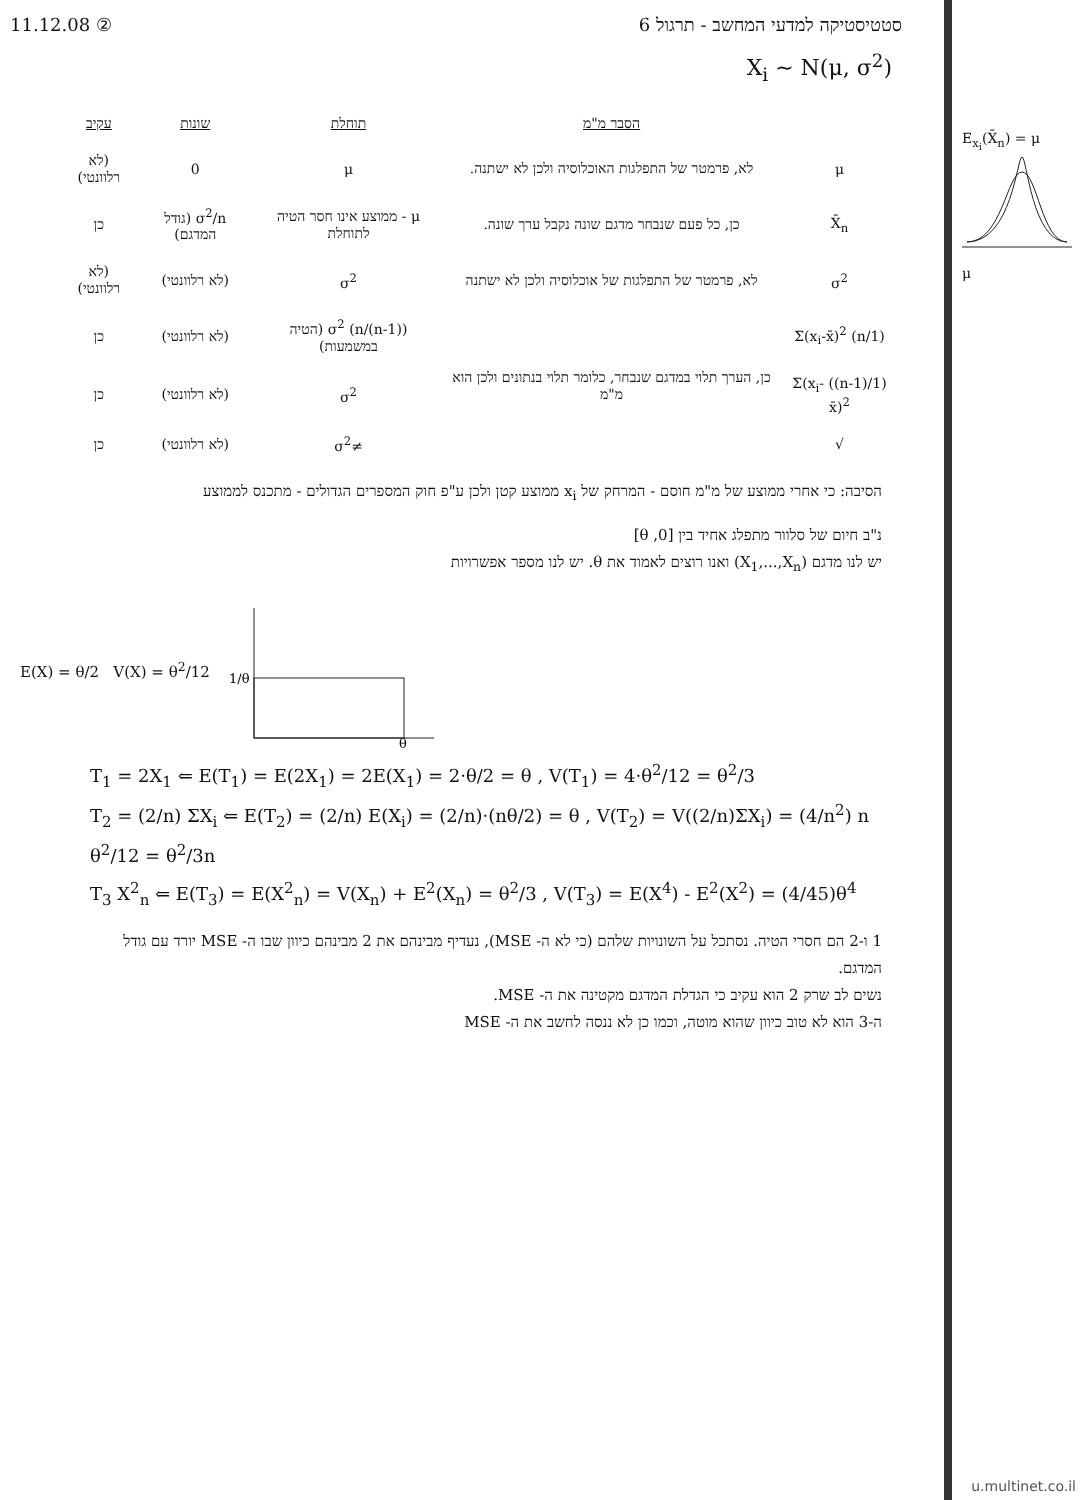11.12.08 ② סטטיסטיקה למדעי המחשב - תרגול 6
X<sub>i</sub> ~ N(μ, σ<sup>2</sup>)
E<sub>x<sub>i</sub></sub>(X̄<sub>n</sub>) = μ
μ
| | הסבר מ"מ | תוחלת | שונות | עקיב |
| --- | --- | --- | --- | --- |
| μ | לא, פרמטר של התפלגות האוכלוסיה ולכן לא ישתנה. | μ | 0 | (לא רלוונטי) |
| X̄<sub>n</sub> | כן, כל פעם שנבחר מדגם שונה נקבל ערך שונה. | μ - ממוצע אינו חסר הטיה לתוחלת | σ<sup>2</sup>/n (גודל המדגם) | כן |
| σ<sup>2</sup> | לא, פרמטר של התפלגות של אוכלוסיה ולכן לא ישתנה | σ<sup>2</sup> | (לא רלוונטי) | (לא רלוונטי) |
| (1/n) Σ(x<sub>i</sub>-x̄)<sup>2</sup> | כן, הערך תלוי במדגם שנבחר, כלומר תלוי בנתונים ולכן הוא מ"מ | ((n-1)/n) σ<sup>2</sup> (הטיה במשמעות) | (לא רלוונטי) | כן |
| (1/(n-1)) Σ(x<sub>i</sub>-x̄)<sup>2</sup> | | σ<sup>2</sup> | (לא רלוונטי) | כן |
| √ | | ≠σ<sup>2</sup> | (לא רלוונטי) | כן |
הסיבה: כי אחרי ממוצע של מ"מ חוסם - המרחק של x<sub>i</sub> ממוצע קטן ולכן ע"פ חוק המספרים הגדולים - מתכנס לממוצע
נ"ב חיום של סלוור מתפלג אחיד בין [0, θ]
יש לנו מדגם (X<sub>1</sub>,...,X<sub>n</sub>) ואנו רוצים לאמוד את θ. יש לנו מספר אפשרויות
E(X) = θ/2 V(X) = θ<sup>2</sup>/12
1/θ
θ
T<sub>1</sub> = 2X<sub>1</sub> ⇐ E(T<sub>1</sub>) = E(2X<sub>1</sub>) = 2E(X<sub>1</sub>) = 2·θ/2 = θ , V(T<sub>1</sub>) = 4·θ<sup>2</sup>/12 = θ<sup>2</sup>/3
T<sub>2</sub> = (2/n) ΣX<sub>i</sub> ⇐ E(T<sub>2</sub>) = (2/n) E(X<sub>i</sub>) = (2/n)·(nθ/2) = θ , V(T<sub>2</sub>) = V((2/n)ΣX<sub>i</sub>) = (4/n<sup>2</sup>) n θ<sup>2</sup>/12 = θ<sup>2</sup>/3n
T<sub>3</sub> X<sup>2</sup><sub>n</sub> ⇐ E(T<sub>3</sub>) = E(X<sup>2</sup><sub>n</sub>) = V(X<sub>n</sub>) + E<sup>2</sup>(X<sub>n</sub>) = θ<sup>2</sup>/3 , V(T<sub>3</sub>) = E(X<sup>4</sup>) - E<sup>2</sup>(X<sup>2</sup>) = (4/45)θ<sup>4</sup>
1 ו-2 הם חסרי הטיה. נסתכל על השונויות שלהם (כי לא ה- MSE), נעדיף מבינהם את 2 מבינהם כיוון שבו ה- MSE יורד עם גודל המדגם.
נשים לב שרק 2 הוא עקיב כי הגדלת המדגם מקטינה את ה- MSE.
ה-3 הוא לא טוב כיוון שהוא מוטה, וכמו כן לא ננסה לחשב את ה- MSE
u.multinet.co.il